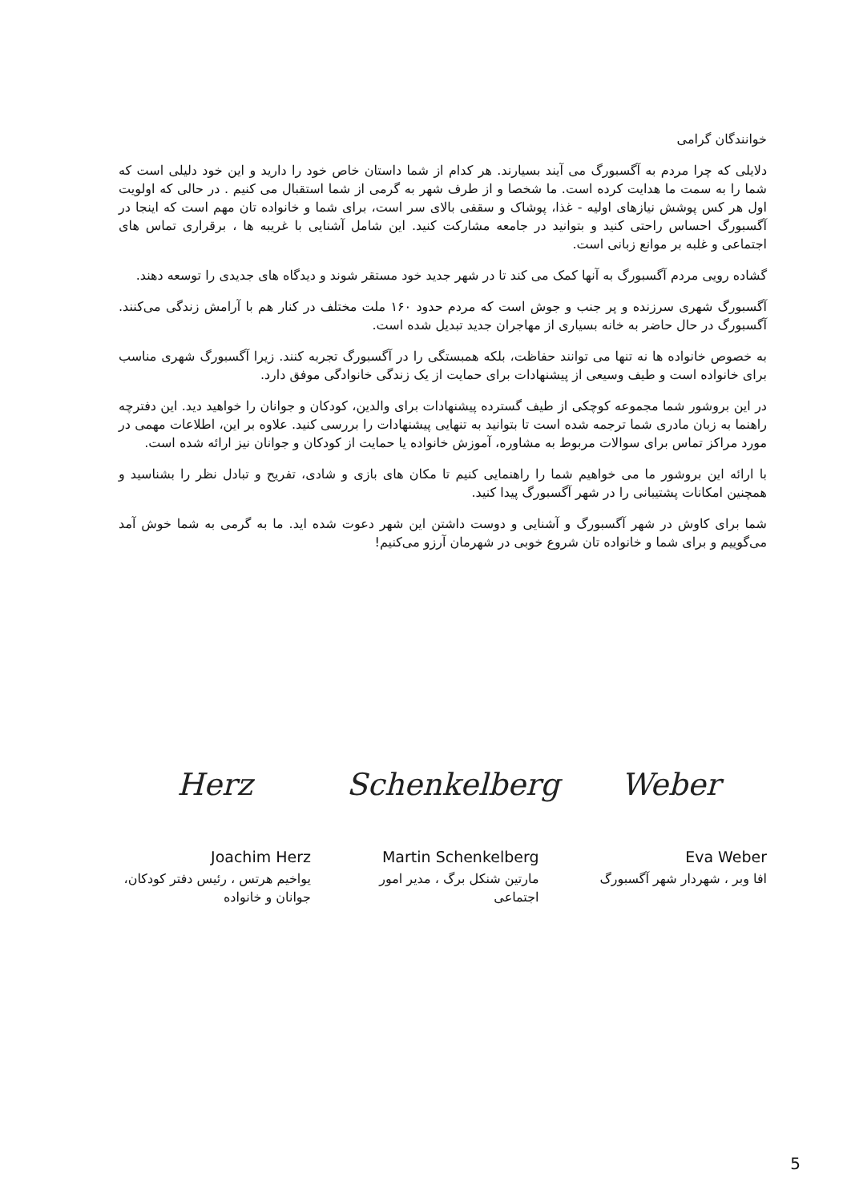خوانندگان گرامی
دلایلی که چرا مردم به آگسبورگ می آیند بسیارند. هر کدام از شما داستان خاص خود را دارید و این خود دلیلی است که شما را به سمت ما هدایت کرده است. ما شخصا و از طرف شهر به گرمی از شما استقبال می کنیم . در حالی که اولویت اول هر کس پوشش نیازهای اولیه - غذا، پوشاک و سقفی بالای سر است، برای شما و خانواده تان مهم است که اینجا در آگسبورگ احساس راحتی کنید و بتوانید در جامعه مشارکت کنید. این شامل آشنایی با غریبه ها ، برقراری تماس های اجتماعی و غلبه بر موانع زبانی است.
گشاده رویی مردم آگسبورگ به آنها کمک می کند تا در شهر جدید خود مستقر شوند و دیدگاه های جدیدی را توسعه دهند.
آگسبورگ شهری سرزنده و پر جنب و جوش است که مردم حدود ۱۶۰ ملت مختلف در کنار هم با آرامش زندگی می‌کنند. آگسبورگ در حال حاضر به خانه بسیاری از مهاجران جدید تبدیل شده است.
به خصوص خانواده ها نه تنها می توانند حفاظت، بلکه همبستگی را در آگسبورگ تجربه کنند. زیرا آگسبورگ شهری مناسب برای خانواده است و طیف وسیعی از پیشنهادات برای حمایت از یک زندگی خانوادگی موفق دارد.
در این بروشور شما مجموعه کوچکی از طیف گسترده پیشنهادات برای والدین، کودکان و جوانان را خواهید دید. این دفترچه راهنما به زبان مادری شما ترجمه شده است تا بتوانید به تنهایی پیشنهادات را بررسی کنید. علاوه بر این، اطلاعات مهمی در مورد مراکز تماس برای سوالات مربوط به مشاوره، آموزش خانواده یا حمایت از کودکان و جوانان نیز ارائه شده است.
با ارائه این بروشور ما می خواهیم شما را راهنمایی کنیم تا مکان های بازی و شادی، تفریح و تبادل نظر را بشناسید و همچنین امکانات پشتیبانی را در شهر آگسبورگ پیدا کنید.
شما برای کاوش در شهر آگسبورگ و آشنایی و دوست داشتن این شهر دعوت شده اید. ما به گرمی به شما خوش آمد می‌گوییم و برای شما و خانواده تان شروع خوبی در شهرمان آرزو می‌کنیم!
Herz
Joachim Herz
یواخیم هرتس ، رئیس دفتر کودکان، جوانان و خانواده
Schenkelberg
Martin Schenkelberg
مارتین شنکل برگ ، مدیر امور اجتماعی
Weber
Eva Weber
افا وبر ، شهردار شهر آگسبورگ
5